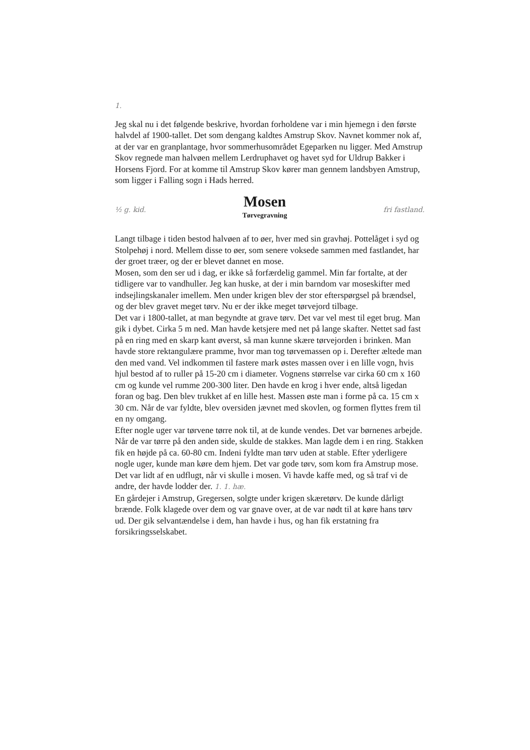1.
Jeg skal nu i det følgende beskrive, hvordan forholdene var i min hjemegn i den første halvdel af 1900-tallet. Det som dengang kaldtes Amstrup Skov. Navnet kommer nok af, at der var en granplantage, hvor sommerhusområdet Egeparken nu ligger. Med Amstrup Skov regnede man halvøen mellem Lerdruphavet og havet syd for Uldrup Bakker i Horsens Fjord. For at komme til Amstrup Skov kører man gennem landsbyen Amstrup, som ligger i Falling sogn i Hads herred.
½ g. kid.
Mosen
Tørvegravning
fri fastland.
Langt tilbage i tiden bestod halvøen af to øer, hver med sin gravhøj. Pottelåget i syd og Stolpehøj i nord. Mellem disse to øer, som senere voksede sammen med fastlandet, har der groet træer, og der er blevet dannet en mose.
Mosen, som den ser ud i dag, er ikke så forfærdelig gammel. Min far fortalte, at der tidligere var to vandhuller. Jeg kan huske, at der i min barndom var moseskifter med indsejlingskanaler imellem. Men under krigen blev der stor efterspørgsel på brændsel, og der blev gravet meget tørv. Nu er der ikke meget tørvejord tilbage.
Det var i 1800-tallet, at man begyndte at grave tørv. Det var vel mest til eget brug. Man gik i dybet. Cirka 5 m ned. Man havde ketsjere med net på lange skafter. Nettet sad fast på en ring med en skarp kant øverst, så man kunne skære tørvejorden i brinken. Man havde store rektangulære pramme, hvor man tog tørvemassen op i. Derefter æltede man den med vand. Vel indkommen til fastere mark østes massen over i en lille vogn, hvis hjul bestod af to ruller på 15-20 cm i diameter. Vognens størrelse var cirka 60 cm x 160 cm og kunde vel rumme 200-300 liter. Den havde en krog i hver ende, altså ligedan foran og bag. Den blev trukket af en lille hest. Massen øste man i forme på ca. 15 cm x 30 cm. Når de var fyldte, blev oversiden jævnet med skovlen, og formen flyttes frem til en ny omgang.
Efter nogle uger var tørvene tørre nok til, at de kunde vendes. Det var børnenes arbejde. Når de var tørre på den anden side, skulde de stakkes. Man lagde dem i en ring. Stakken fik en højde på ca. 60-80 cm. Indeni fyldte man tørv uden at stable. Efter yderligere nogle uger, kunde man køre dem hjem. Det var gode tørv, som kom fra Amstrup mose.
Det var lidt af en udflugt, når vi skulle i mosen. Vi havde kaffe med, og så traf vi de andre, der havde lodder der. 1. 1. hæ.
En gårdejer i Amstrup, Gregersen, solgte under krigen skæretørv. De kunde dårligt brænde. Folk klagede over dem og var gnave over, at de var nødt til at køre hans tørv ud. Der gik selvantændelse i dem, han havde i hus, og han fik erstatning fra forsikringsselskabet.